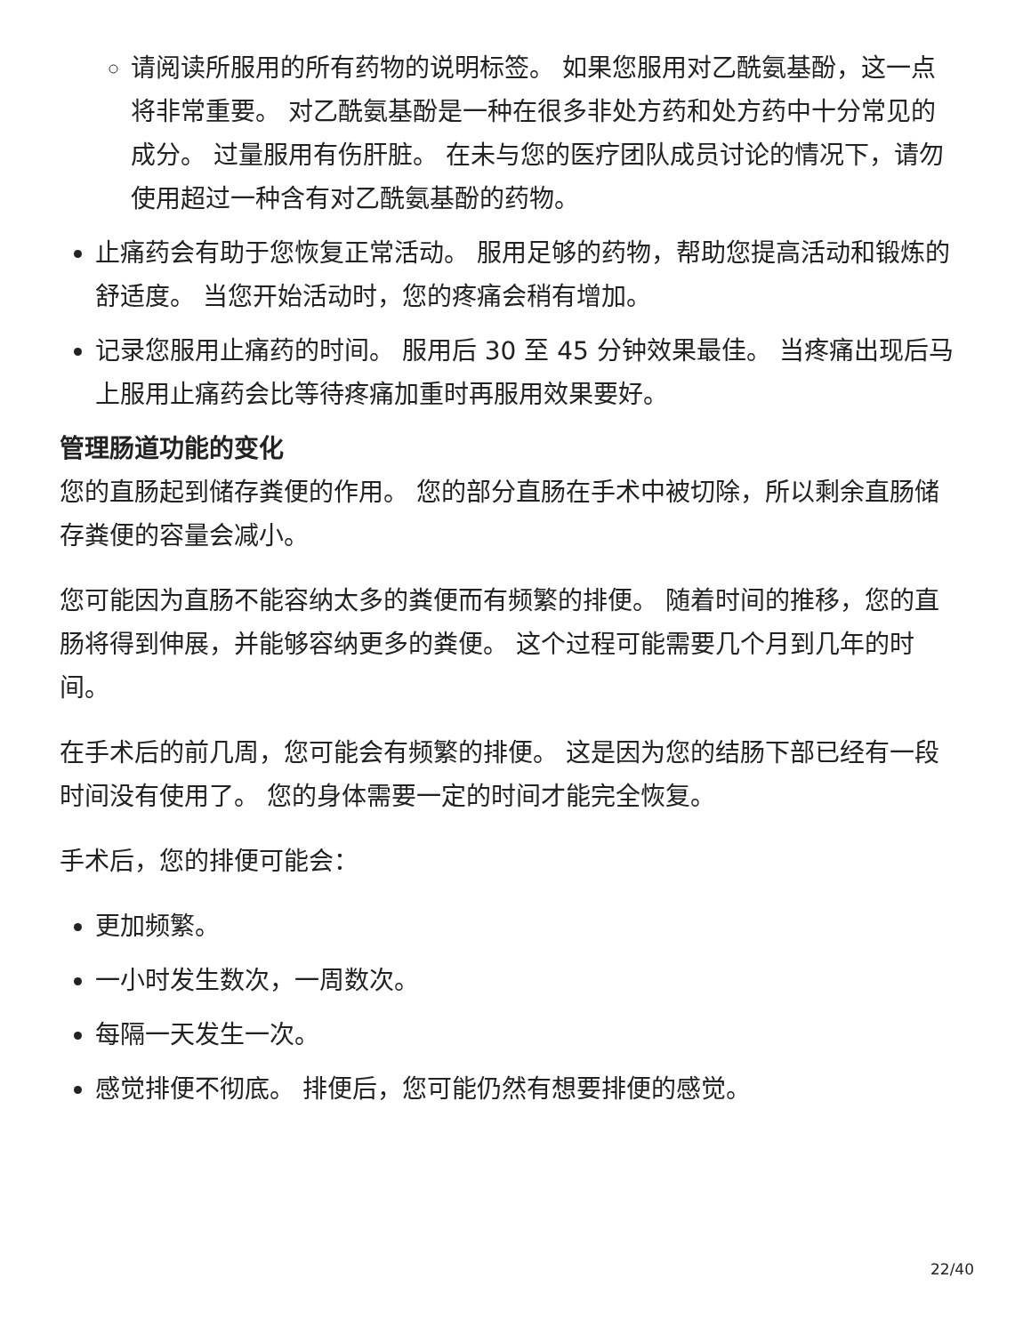请阅读所服用的所有药物的说明标签。 如果您服用对乙酰氨基酚，这一点将非常重要。 对乙酰氨基酚是一种在很多非处方药和处方药中十分常见的成分。 过量服用有伤肝脏。 在未与您的医疗团队成员讨论的情况下，请勿使用超过一种含有对乙酰氨基酚的药物。
止痛药会有助于您恢复正常活动。 服用足够的药物，帮助您提高活动和锻炼的舒适度。 当您开始活动时，您的疼痛会稍有增加。
记录您服用止痛药的时间。 服用后 30 至 45 分钟效果最佳。 当疼痛出现后马上服用止痛药会比等待疼痛加重时再服用效果要好。
管理肠道功能的变化
您的直肠起到储存粪便的作用。 您的部分直肠在手术中被切除，所以剩余直肠储存粪便的容量会减小。
您可能因为直肠不能容纳太多的粪便而有频繁的排便。 随着时间的推移，您的直肠将得到伸展，并能够容纳更多的粪便。 这个过程可能需要几个月到几年的时间。
在手术后的前几周，您可能会有频繁的排便。 这是因为您的结肠下部已经有一段时间没有使用了。 您的身体需要一定的时间才能完全恢复。
手术后，您的排便可能会：
更加频繁。
一小时发生数次，一周数次。
每隔一天发生一次。
感觉排便不彻底。 排便后，您可能仍然有想要排便的感觉。
22/40